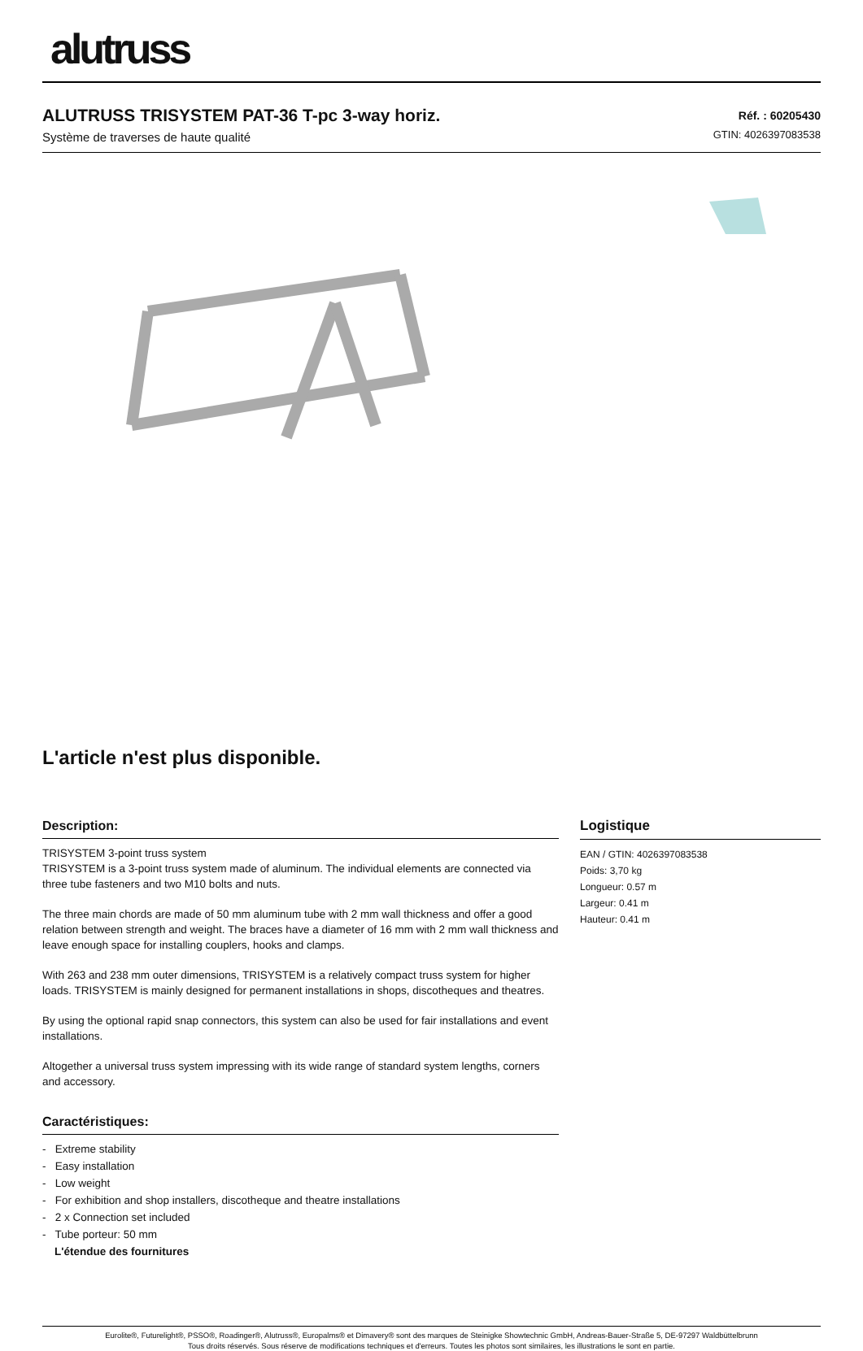alutruss
ALUTRUSS TRISYSTEM PAT-36 T-pc 3-way horiz.
Système de traverses de haute qualité
Réf. : 60205430
GTIN: 4026397083538
L'article n'est plus disponible.
Description:
TRISYSTEM 3-point truss system
TRISYSTEM is a 3-point truss system made of aluminum. The individual elements are connected via three tube fasteners and two M10 bolts and nuts.
The three main chords are made of 50 mm aluminum tube with 2 mm wall thickness and offer a good relation between strength and weight. The braces have a diameter of 16 mm with 2 mm wall thickness and leave enough space for installing couplers, hooks and clamps.
With 263 and 238 mm outer dimensions, TRISYSTEM is a relatively compact truss system for higher loads. TRISYSTEM is mainly designed for permanent installations in shops, discotheques and theatres.
By using the optional rapid snap connectors, this system can also be used for fair installations and event installations.
Altogether a universal truss system impressing with its wide range of standard system lengths, corners and accessory.
Caractéristiques:
- Extreme stability
- Easy installation
- Low weight
- For exhibition and shop installers, discotheque and theatre installations
- 2 x Connection set included
- Tube porteur: 50 mm
L'étendue des fournitures
Logistique
EAN / GTIN: 4026397083538
Poids: 3,70 kg
Longueur: 0.57 m
Largeur: 0.41 m
Hauteur: 0.41 m
Eurolite®, Futurelight®, PSSO®, Roadinger®, Alutruss®, Europalms® et Dimavery® sont des marques de Steinigke Showtechnic GmbH, Andreas-Bauer-Straße 5, DE-97297 Waldbüttelbrunn
Tous droits réservés. Sous réserve de modifications techniques et d'erreurs. Toutes les photos sont similaires, les illustrations le sont en partie.